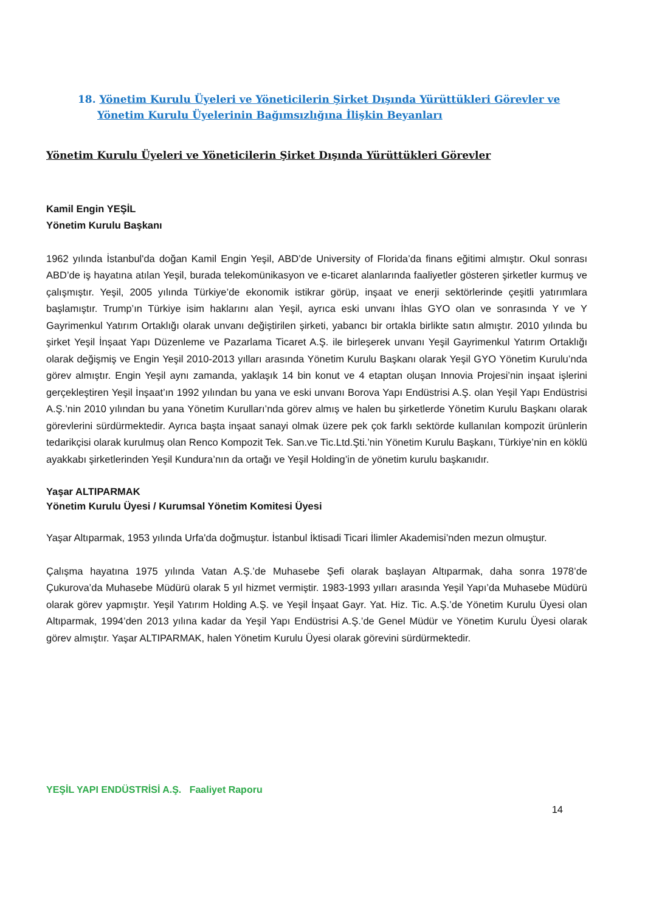18. Yönetim Kurulu Üyeleri ve Yöneticilerin Şirket Dışında Yürüttükleri Görevler ve Yönetim Kurulu Üyelerinin Bağımsızlığına İlişkin Beyanları
Yönetim Kurulu Üyeleri ve Yöneticilerin Şirket Dışında Yürüttükleri Görevler
Kamil Engin YEŞİL
Yönetim Kurulu Başkanı
1962 yılında İstanbul'da doğan Kamil Engin Yeşil, ABD’de University of Florida’da finans eğitimi almıştır. Okul sonrası ABD’de iş hayatına atılan Yeşil, burada telekomünikasyon ve e-ticaret alanlarında faaliyetler gösteren şirketler kurmuş ve çalışmıştır. Yeşil, 2005 yılında Türkiye’de ekonomik istikrar görüp, inşaat ve enerji sektörlerinde çeşitli yatırımlara başlamıştır. Trump’ın Türkiye isim haklarını alan Yeşil, ayrıca eski unvanı İhlas GYO olan ve sonrasında Y ve Y Gayrimenkul Yatırım Ortaklığı olarak unvanı değiştirilen şirketi, yabancı bir ortakla birlikte satın almıştır. 2010 yılında bu şirket Yeşil İnşaat Yapı Düzenleme ve Pazarlama Ticaret A.Ş. ile birleşerek unvanı Yeşil Gayrimenkul Yatırım Ortaklığı olarak değişmiş ve Engin Yeşil 2010-2013 yılları arasında Yönetim Kurulu Başkanı olarak Yeşil GYO Yönetim Kurulu’nda görev almıştır. Engin Yeşil aynı zamanda, yaklaşık 14 bin konut ve 4 etaptan oluşan Innovia Projesi’nin inşaat işlerini gerçekleştiren Yeşil İnşaat’ın 1992 yılından bu yana ve eski unvanı Borova Yapı Endüstrisi A.Ş. olan Yeşil Yapı Endüstrisi A.Ş.’nin 2010 yılından bu yana Yönetim Kurulları’nda görev almış ve halen bu şirketlerde Yönetim Kurulu Başkanı olarak görevlerini sürdürmektedir. Ayrıca başta inşaat sanayi olmak üzere pek çok farklı sektörde kullanılan kompozit ürünlerin tedarikçisi olarak kurulmuş olan Renco Kompozit Tek. San.ve Tic.Ltd.Şti.’nin Yönetim Kurulu Başkanı, Türkiye’nin en köklü ayakkabı şirketlerinden Yeşil Kundura’nın da ortağı ve Yeşil Holding’in de yönetim kurulu başkanıdır.
Yaşar ALTIPARMAK
Yönetim Kurulu Üyesi / Kurumsal Yönetim Komitesi Üyesi
Yaşar Altıparmak, 1953 yılında Urfa'da doğmuştur. İstanbul İktisadi Ticari İlimler Akademisi’nden mezun olmuştur.
Çalışma hayatına 1975 yılında Vatan A.Ş.’de Muhasebe Şefi olarak başlayan Altıparmak, daha sonra 1978’de Çukurova’da Muhasebe Müdürü olarak 5 yıl hizmet vermiştir. 1983-1993 yılları arasında Yeşil Yapı’da Muhasebe Müdürü olarak görev yapmıştır. Yeşil Yatırım Holding A.Ş. ve Yeşil İnşaat Gayr. Yat. Hiz. Tic. A.Ş.’de Yönetim Kurulu Üyesi olan Altıparmak, 1994’den 2013 yılına kadar da Yeşil Yapı Endüstrisi A.Ş.’de Genel Müdür ve Yönetim Kurulu Üyesi olarak görev almıştır. Yaşar ALTIPARMAK, halen Yönetim Kurulu Üyesi olarak görevini sürdürmektedir.
YEŞİL YAPI ENDÜSTRİSİ A.Ş. Faaliyet Raporu
14